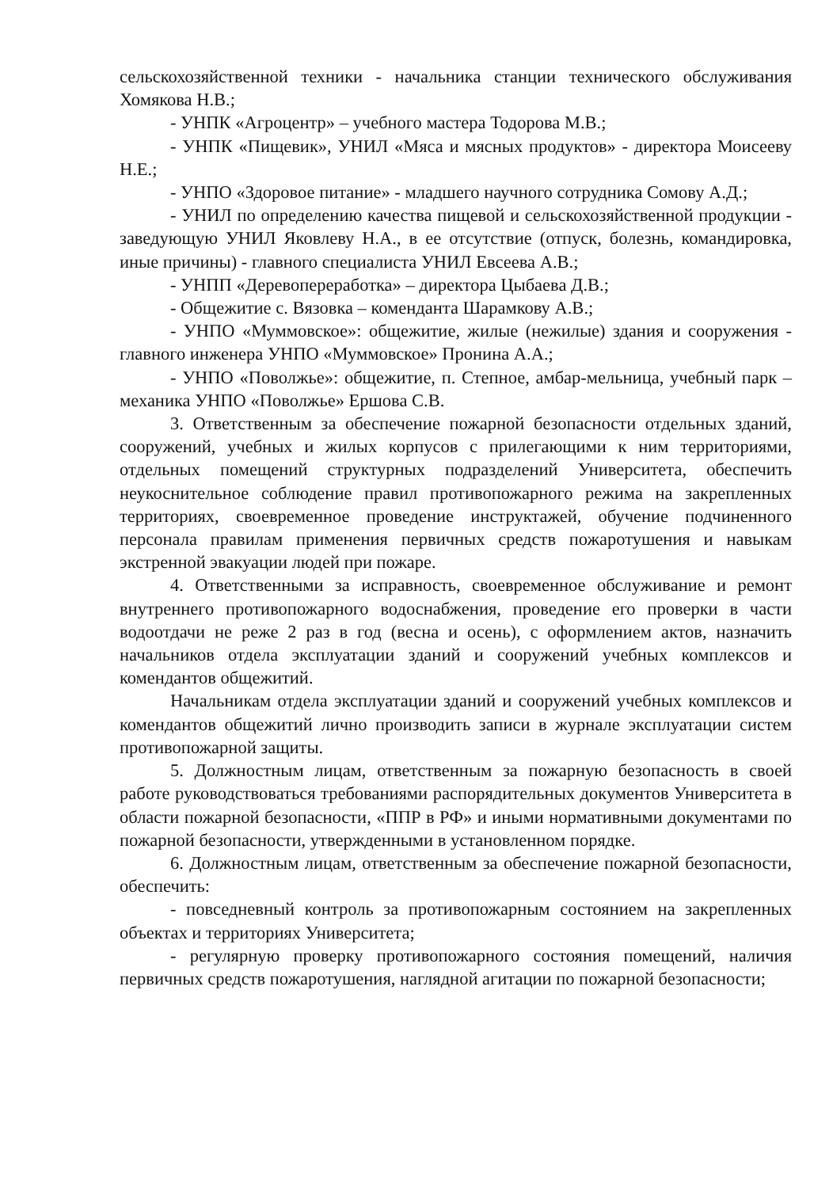сельскохозяйственной техники - начальника станции технического обслуживания Хомякова Н.В.;
- УНПК «Агроцентр» – учебного мастера Тодорова М.В.;
- УНПК «Пищевик», УНИЛ «Мяса и мясных продуктов» - директора Моисееву Н.Е.;
- УНПО «Здоровое питание» - младшего научного сотрудника Сомову А.Д.;
- УНИЛ по определению качества пищевой и сельскохозяйственной продукции - заведующую УНИЛ Яковлеву Н.А., в ее отсутствие (отпуск, болезнь, командировка, иные причины) - главного специалиста УНИЛ Евсеева А.В.;
- УНПП «Деревопереработка» – директора Цыбаева Д.В.;
- Общежитие с. Вязовка – коменданта Шарамкову А.В.;
- УНПО «Муммовское»: общежитие, жилые (нежилые) здания и сооружения - главного инженера УНПО «Муммовское» Пронина А.А.;
- УНПО «Поволжье»: общежитие, п. Степное, амбар-мельница, учебный парк – механика УНПО «Поволжье» Ершова С.В.
3. Ответственным за обеспечение пожарной безопасности отдельных зданий, сооружений, учебных и жилых корпусов с прилегающими к ним территориями, отдельных помещений структурных подразделений Университета, обеспечить неукоснительное соблюдение правил противопожарного режима на закрепленных территориях, своевременное проведение инструктажей, обучение подчиненного персонала правилам применения первичных средств пожаротушения и навыкам экстренной эвакуации людей при пожаре.
4. Ответственными за исправность, своевременное обслуживание и ремонт внутреннего противопожарного водоснабжения, проведение его проверки в части водоотдачи не реже 2 раз в год (весна и осень), с оформлением актов, назначить начальников отдела эксплуатации зданий и сооружений учебных комплексов и комендантов общежитий.
Начальникам отдела эксплуатации зданий и сооружений учебных комплексов и комендантов общежитий лично производить записи в журнале эксплуатации систем противопожарной защиты.
5. Должностным лицам, ответственным за пожарную безопасность в своей работе руководствоваться требованиями распорядительных документов Университета в области пожарной безопасности, «ППР в РФ» и иными нормативными документами по пожарной безопасности, утвержденными в установленном порядке.
6. Должностным лицам, ответственным за обеспечение пожарной безопасности, обеспечить:
- повседневный контроль за противопожарным состоянием на закрепленных объектах и территориях Университета;
- регулярную проверку противопожарного состояния помещений, наличия первичных средств пожаротушения, наглядной агитации по пожарной безопасности;